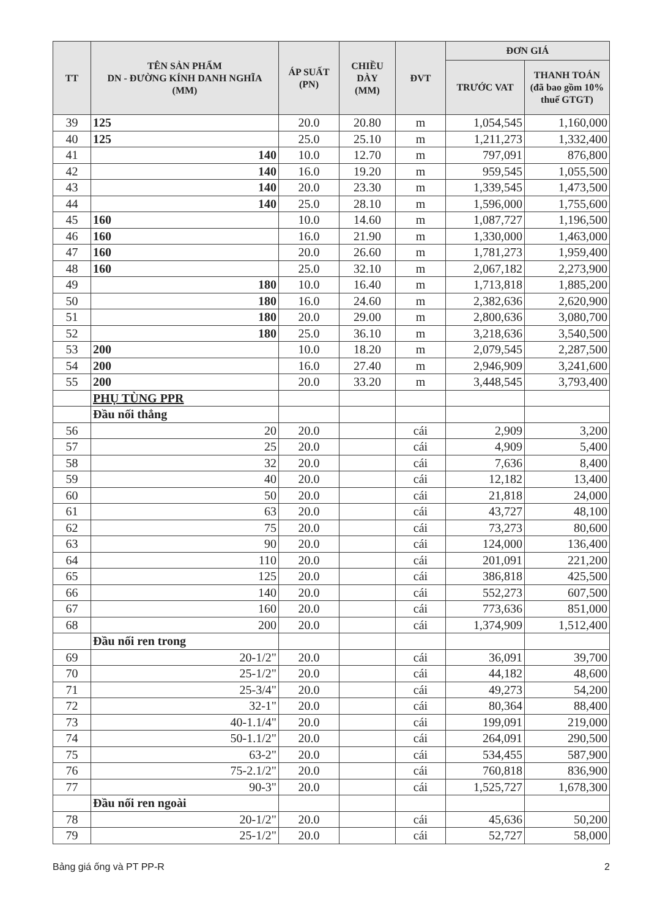| TT | TÊN SẢN PHẨM DN - ĐƯỜNG KÍNH DANH NGHĨA (MM) | ÁP SUẤT (PN) | CHIỀU DÀY (MM) | ĐVT | ĐƠN GIÁ | |
| --- | --- | --- | --- | --- | --- | --- |
| | | | | | TRƯỚC VAT | THANH TOÁN (đã bao gồm 10% thuế GTGT) |
| 39 | 125 | 20.0 | 20.80 | m | 1,054,545 | 1,160,000 |
| 40 | 125 | 25.0 | 25.10 | m | 1,211,273 | 1,332,400 |
| 41 | 140 | 10.0 | 12.70 | m | 797,091 | 876,800 |
| 42 | 140 | 16.0 | 19.20 | m | 959,545 | 1,055,500 |
| 43 | 140 | 20.0 | 23.30 | m | 1,339,545 | 1,473,500 |
| 44 | 140 | 25.0 | 28.10 | m | 1,596,000 | 1,755,600 |
| 45 | 160 | 10.0 | 14.60 | m | 1,087,727 | 1,196,500 |
| 46 | 160 | 16.0 | 21.90 | m | 1,330,000 | 1,463,000 |
| 47 | 160 | 20.0 | 26.60 | m | 1,781,273 | 1,959,400 |
| 48 | 160 | 25.0 | 32.10 | m | 2,067,182 | 2,273,900 |
| 49 | 180 | 10.0 | 16.40 | m | 1,713,818 | 1,885,200 |
| 50 | 180 | 16.0 | 24.60 | m | 2,382,636 | 2,620,900 |
| 51 | 180 | 20.0 | 29.00 | m | 2,800,636 | 3,080,700 |
| 52 | 180 | 25.0 | 36.10 | m | 3,218,636 | 3,540,500 |
| 53 | 200 | 10.0 | 18.20 | m | 2,079,545 | 2,287,500 |
| 54 | 200 | 16.0 | 27.40 | m | 2,946,909 | 3,241,600 |
| 55 | 200 | 20.0 | 33.20 | m | 3,448,545 | 3,793,400 |
| | PHỤ TÙNG PPR | | | | | |
| | Đầu nối thẳng | | | | | |
| 56 | 20 | 20.0 | | cái | 2,909 | 3,200 |
| 57 | 25 | 20.0 | | cái | 4,909 | 5,400 |
| 58 | 32 | 20.0 | | cái | 7,636 | 8,400 |
| 59 | 40 | 20.0 | | cái | 12,182 | 13,400 |
| 60 | 50 | 20.0 | | cái | 21,818 | 24,000 |
| 61 | 63 | 20.0 | | cái | 43,727 | 48,100 |
| 62 | 75 | 20.0 | | cái | 73,273 | 80,600 |
| 63 | 90 | 20.0 | | cái | 124,000 | 136,400 |
| 64 | 110 | 20.0 | | cái | 201,091 | 221,200 |
| 65 | 125 | 20.0 | | cái | 386,818 | 425,500 |
| 66 | 140 | 20.0 | | cái | 552,273 | 607,500 |
| 67 | 160 | 20.0 | | cái | 773,636 | 851,000 |
| 68 | 200 | 20.0 | | cái | 1,374,909 | 1,512,400 |
| | Đầu nối ren trong | | | | | |
| 69 | 20-1/2" | 20.0 | | cái | 36,091 | 39,700 |
| 70 | 25-1/2" | 20.0 | | cái | 44,182 | 48,600 |
| 71 | 25-3/4" | 20.0 | | cái | 49,273 | 54,200 |
| 72 | 32-1" | 20.0 | | cái | 80,364 | 88,400 |
| 73 | 40-1.1/4" | 20.0 | | cái | 199,091 | 219,000 |
| 74 | 50-1.1/2" | 20.0 | | cái | 264,091 | 290,500 |
| 75 | 63-2" | 20.0 | | cái | 534,455 | 587,900 |
| 76 | 75-2.1/2" | 20.0 | | cái | 760,818 | 836,900 |
| 77 | 90-3" | 20.0 | | cái | 1,525,727 | 1,678,300 |
| | Đầu nối ren ngoài | | | | | |
| 78 | 20-1/2" | 20.0 | | cái | 45,636 | 50,200 |
| 79 | 25-1/2" | 20.0 | | cái | 52,727 | 58,000 |
Bảng giá ống và PT PP-R 2